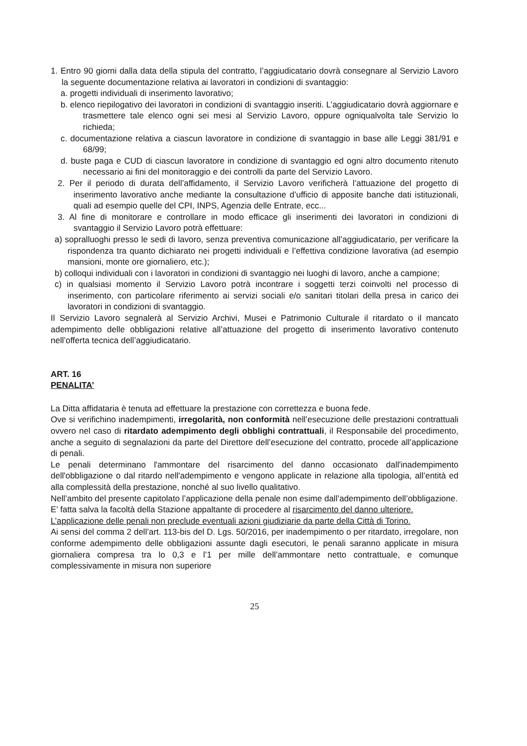1. Entro 90 giorni dalla data della stipula del contratto, l’aggiudicatario dovrà consegnare al Servizio Lavoro la seguente documentazione relativa ai lavoratori in condizioni di svantaggio:
a. progetti individuali di inserimento lavorativo;
b. elenco riepilogativo dei lavoratori in condizioni di svantaggio inseriti. L’aggiudicatario dovrà aggiornare e trasmettere tale elenco ogni sei mesi al Servizio Lavoro, oppure ogniqualvolta tale Servizio lo richieda;
c. documentazione relativa a ciascun lavoratore in condizione di svantaggio in base alle Leggi 381/91 e 68/99;
d. buste paga e CUD di ciascun lavoratore in condizione di svantaggio ed ogni altro documento ritenuto necessario ai fini del monitoraggio e dei controlli da parte del Servizio Lavoro.
2. Per il periodo di durata dell’affidamento, il Servizio Lavoro verificherà l’attuazione del progetto di inserimento lavorativo anche mediante la consultazione d’ufficio di apposite banche dati istituzionali, quali ad esempio quelle del CPI, INPS, Agenzia delle Entrate, ecc...
3. Al fine di monitorare e controllare in modo efficace gli inserimenti dei lavoratori in condizioni di svantaggio il Servizio Lavoro potrà effettuare:
a) sopralluoghi presso le sedi di lavoro, senza preventiva comunicazione all’aggiudicatario, per verificare la rispondenza tra quanto dichiarato nei progetti individuali e l’effettiva condizione lavorativa (ad esempio mansioni, monte ore giornaliero, etc.);
b) colloqui individuali con i lavoratori in condizioni di svantaggio nei luoghi di lavoro, anche a campione;
c) in qualsiasi momento il Servizio Lavoro potrà incontrare i soggetti terzi coinvolti nel processo di inserimento, con particolare riferimento ai servizi sociali e/o sanitari titolari della presa in carico dei lavoratori in condizioni di svantaggio.
Il Servizio Lavoro segnalerà al Servizio Archivi, Musei e Patrimonio Culturale il ritardato o il mancato adempimento delle obbligazioni relative all’attuazione del progetto di inserimento lavorativo contenuto nell’offerta tecnica dell’aggiudicatario.
ART. 16
PENALITA’
La Ditta affidataria è tenuta ad effettuare la prestazione con correttezza e buona fede.
Ove si verifichino inadempimenti, irregolarità, non conformità nell’esecuzione delle prestazioni contrattuali ovvero nel caso di ritardato adempimento degli obblighi contrattuali, il Responsabile del procedimento, anche a seguito di segnalazioni da parte del Direttore dell’esecuzione del contratto, procede all’applicazione di penali.
Le penali determinano l'ammontare del risarcimento del danno occasionato dall'inadempimento dell'obbligazione o dal ritardo nell'adempimento e vengono applicate in relazione alla tipologia, all’entità ed alla complessità della prestazione, nonché al suo livello qualitativo.
Nell’ambito del presente capitolato l’applicazione della penale non esime dall’adempimento dell’obbligazione.
E’ fatta salva la facoltà della Stazione appaltante di procedere al risarcimento del danno ulteriore.
L’applicazione delle penali non preclude eventuali azioni giudiziarie da parte della Città di Torino.
Ai sensi del comma 2 dell’art. 113-bis del D. Lgs. 50/2016, per inadempimento o per ritardato, irregolare, non conforme adempimento delle obbligazioni assunte dagli esecutori, le penali saranno applicate in misura giornaliera compresa tra lo 0,3 e l’1 per mille dell’ammontare netto contrattuale, e comunque complessivamente in misura non superiore
25